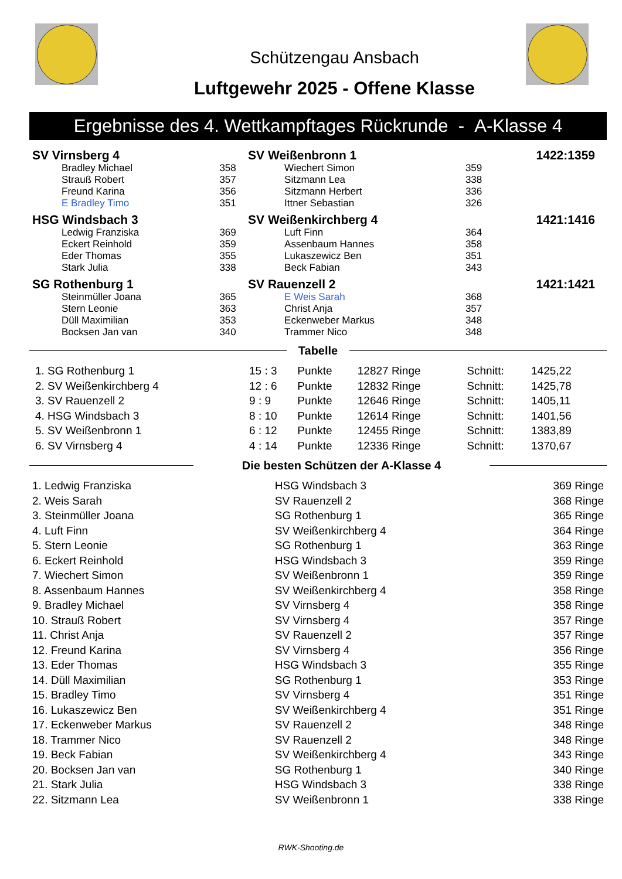Schützengau Ansbach
Luftgewehr 2025 - Offene Klasse
Ergebnisse des 4. Wettkampftages Rückrunde - A-Klasse 4
| SV Virnsberg 4 | | SV Weißenbronn 1 | | 1422:1359 |
| Bradley Michael | 358 | Wiechert Simon | 359 | |
| Strauß Robert | 357 | Sitzmann Lea | 338 | |
| Freund Karina | 356 | Sitzmann Herbert | 336 | |
| E Bradley Timo | 351 | Ittner Sebastian | 326 | |
| HSG Windsbach 3 | | SV Weißenkirchberg 4 | | 1421:1416 |
| Ledwig Franziska | 369 | Luft Finn | 364 | |
| Eckert Reinhold | 359 | Assenbaum Hannes | 358 | |
| Eder Thomas | 355 | Lukaszewicz Ben | 351 | |
| Stark Julia | 338 | Beck Fabian | 343 | |
| SG Rothenburg 1 | | SV Rauenzell 2 | | 1421:1421 |
| Steinmüller Joana | 365 | E Weis Sarah | 368 | |
| Stern Leonie | 363 | Christ Anja | 357 | |
| Düll Maximilian | 353 | Eckenweber Markus | 348 | |
| Bocksen Jan van | 340 | Trammer Nico | 348 | |
Tabelle
| 1. SG Rothenburg 1 | 15 : 3 | Punkte | 12827 Ringe | Schnitt: | 1425,22 |
| 2. SV Weißenkirchberg 4 | 12 : 6 | Punkte | 12832 Ringe | Schnitt: | 1425,78 |
| 3. SV Rauenzell 2 | 9 : 9 | Punkte | 12646 Ringe | Schnitt: | 1405,11 |
| 4. HSG Windsbach 3 | 8 : 10 | Punkte | 12614 Ringe | Schnitt: | 1401,56 |
| 5. SV Weißenbronn 1 | 6 : 12 | Punkte | 12455 Ringe | Schnitt: | 1383,89 |
| 6. SV Virnsberg 4 | 4 : 14 | Punkte | 12336 Ringe | Schnitt: | 1370,67 |
Die besten Schützen der A-Klasse 4
| 1. Ledwig Franziska | HSG Windsbach 3 | 369 Ringe |
| 2. Weis Sarah | SV Rauenzell 2 | 368 Ringe |
| 3. Steinmüller Joana | SG Rothenburg 1 | 365 Ringe |
| 4. Luft Finn | SV Weißenkirchberg 4 | 364 Ringe |
| 5. Stern Leonie | SG Rothenburg 1 | 363 Ringe |
| 6. Eckert Reinhold | HSG Windsbach 3 | 359 Ringe |
| 7. Wiechert Simon | SV Weißenbronn 1 | 359 Ringe |
| 8. Assenbaum Hannes | SV Weißenkirchberg 4 | 358 Ringe |
| 9. Bradley Michael | SV Virnsberg 4 | 358 Ringe |
| 10. Strauß Robert | SV Virnsberg 4 | 357 Ringe |
| 11. Christ Anja | SV Rauenzell 2 | 357 Ringe |
| 12. Freund Karina | SV Virnsberg 4 | 356 Ringe |
| 13. Eder Thomas | HSG Windsbach 3 | 355 Ringe |
| 14. Düll Maximilian | SG Rothenburg 1 | 353 Ringe |
| 15. Bradley Timo | SV Virnsberg 4 | 351 Ringe |
| 16. Lukaszewicz Ben | SV Weißenkirchberg 4 | 351 Ringe |
| 17. Eckenweber Markus | SV Rauenzell 2 | 348 Ringe |
| 18. Trammer Nico | SV Rauenzell 2 | 348 Ringe |
| 19. Beck Fabian | SV Weißenkirchberg 4 | 343 Ringe |
| 20. Bocksen Jan van | SG Rothenburg 1 | 340 Ringe |
| 21. Stark Julia | HSG Windsbach 3 | 338 Ringe |
| 22. Sitzmann Lea | SV Weißenbronn 1 | 338 Ringe |
RWK-Shooting.de